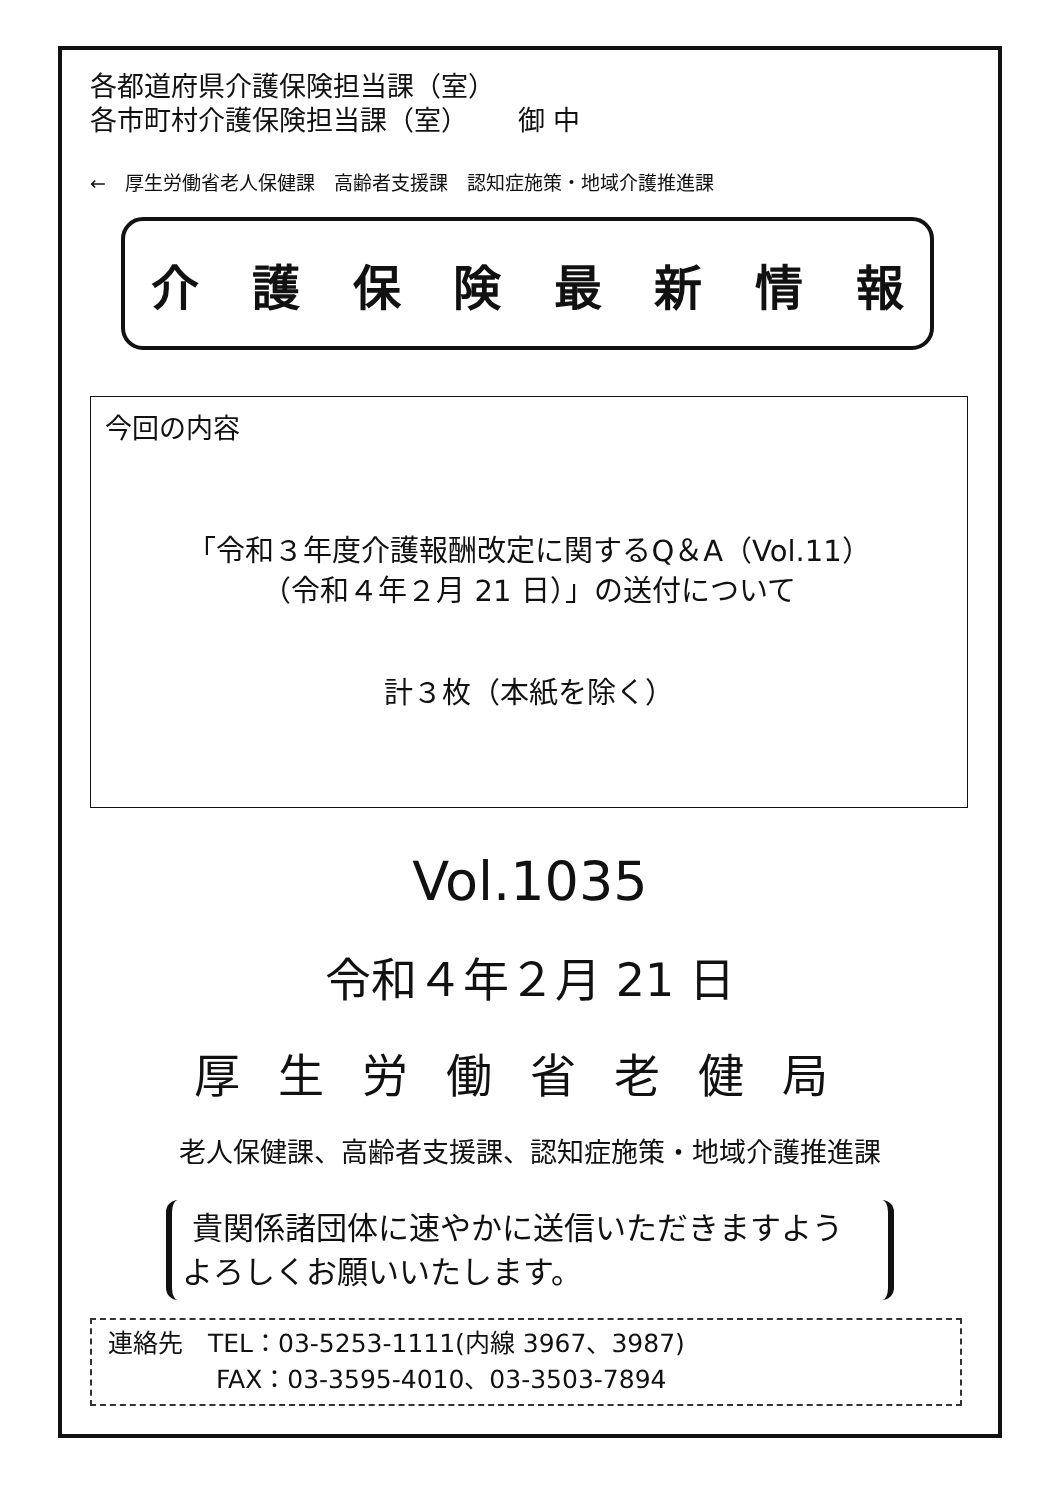各都道府県介護保険担当課（室）
各市町村介護保険担当課（室）　　 御 中
←　厚生労働省老人保健課　高齢者支援課　認知症施策・地域介護推進課
介護保険最新情報
今回の内容
「令和３年度介護報酬改定に関するQ＆A（Vol.11）
（令和４年２月 21 日）」の送付について
計３枚（本紙を除く）
Vol.1035
令和４年２月 21 日
厚生労働省老健局
老人保健課、高齢者支援課、認知症施策・地域介護推進課
貴関係諸団体に速やかに送信いただきますよう
よろしくお願いいたします。
連絡先　TEL：03-5253-1111(内線 3967、3987)
　　　　 FAX：03-3595-4010、03-3503-7894